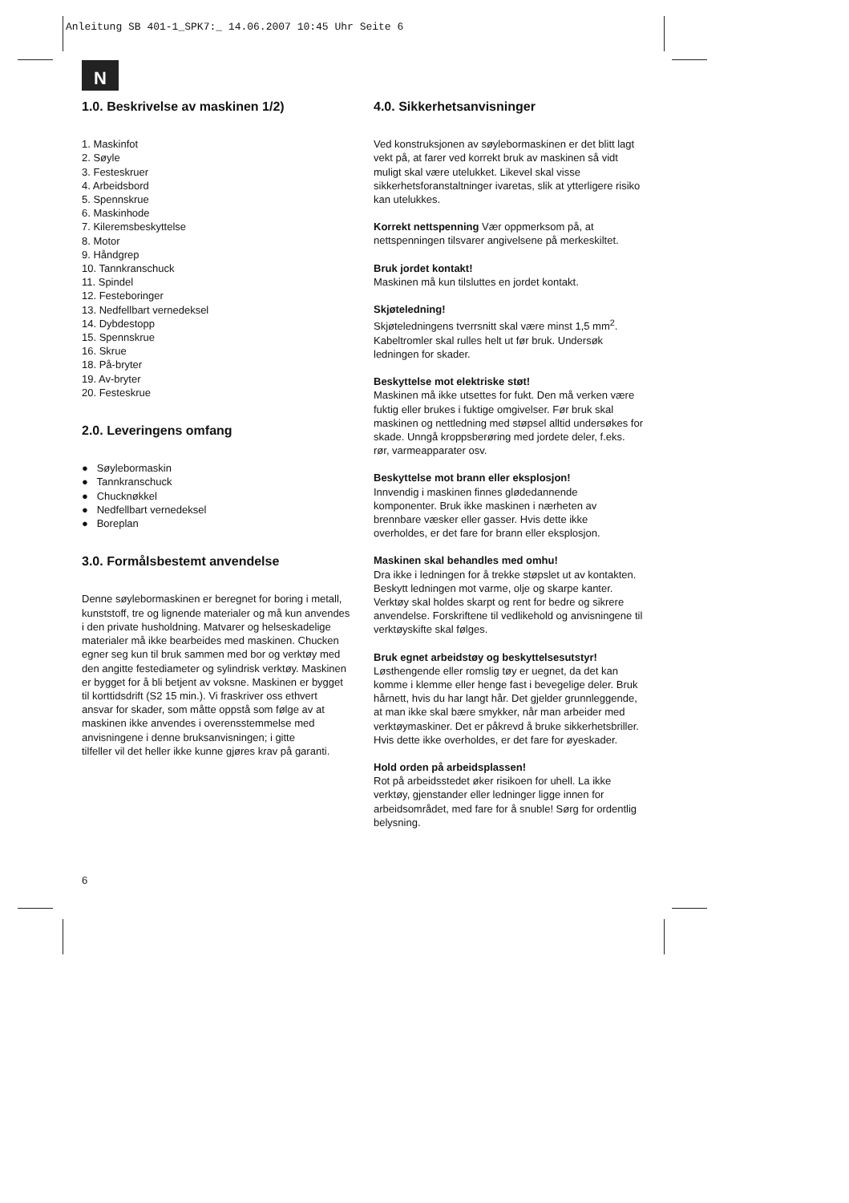Anleitung SB 401-1_SPK7:_ 14.06.2007 10:45 Uhr Seite 6
N
1.0. Beskrivelse av maskinen 1/2)
1. Maskinfot
2. Søyle
3. Festeskruer
4. Arbeidsbord
5. Spennskrue
6. Maskinhode
7. Kileremsbeskyttelse
8. Motor
9. Håndgrep
10. Tannkranschuck
11. Spindel
12. Festeboringer
13. Nedfellbart vernedeksel
14. Dybdestopp
15. Spennskrue
16. Skrue
18. På-bryter
19. Av-bryter
20. Festeskrue
2.0. Leveringens omfang
● Søylebormaskin
● Tannkranschuck
● Chucknøkkel
● Nedfellbart vernedeksel
● Boreplan
3.0. Formålsbestemt anvendelse
Denne søylebormaskinen er beregnet for boring i metall, kunststoff, tre og lignende materialer og må kun anvendes i den private husholdning. Matvarer og helseskadelige materialer må ikke bearbeides med maskinen. Chucken egner seg kun til bruk sammen med bor og verktøy med den angitte festediameter og sylindrisk verktøy. Maskinen er bygget for å bli betjent av voksne. Maskinen er bygget til korttidsdrift (S2 15 min.). Vi fraskriver oss ethvert ansvar for skader, som måtte oppstå som følge av at maskinen ikke anvendes i overensstemmelse med anvisningene i denne bruksanvisningen; i gitte
tilfeller vil det heller ikke kunne gjøres krav på garanti.
4.0. Sikkerhetsanvisninger
Ved konstruksjonen av søylebormaskinen er det blitt lagt vekt på, at farer ved korrekt bruk av maskinen så vidt muligt skal være utelukket. Likevel skal visse sikkerhetsforanstaltninger ivaretas, slik at ytterligere risiko kan utelukkes.
Korrekt nettspenning Vær oppmerksom på, at nettspenningen tilsvarer angivelsene på merkeskiltet.
Bruk jordet kontakt!
Maskinen må kun tilsluttes en jordet kontakt.
Skjøteledning!
Skjøteledningens tverrsnitt skal være minst 1,5 mm<sup>2</sup>. Kabeltromler skal rulles helt ut før bruk. Undersøk ledningen for skader.
Beskyttelse mot elektriske støt!
Maskinen må ikke utsettes for fukt. Den må verken være fuktig eller brukes i fuktige omgivelser. Før bruk skal maskinen og nettledning med støpsel alltid undersøkes for skade. Unngå kroppsberøring med jordete deler, f.eks. rør, varmeapparater osv.
Beskyttelse mot brann eller eksplosjon!
Innvendig i maskinen finnes glødedannende komponenter. Bruk ikke maskinen i nærheten av brennbare væsker eller gasser. Hvis dette ikke overholdes, er det fare for brann eller eksplosjon.
Maskinen skal behandles med omhu!
Dra ikke i ledningen for å trekke støpslet ut av kontakten. Beskytt ledningen mot varme, olje og skarpe kanter. Verktøy skal holdes skarpt og rent for bedre og sikrere anvendelse. Forskriftene til vedlikehold og anvisningene til verktøyskifte skal følges.
Bruk egnet arbeidstøy og beskyttelsesutstyr!
Løsthengende eller romslig tøy er uegnet, da det kan komme i klemme eller henge fast i bevegelige deler. Bruk hårnett, hvis du har langt hår. Det gjelder grunnleggende, at man ikke skal bære smykker, når man arbeider med verktøymaskiner. Det er påkrevd å bruke sikkerhetsbriller. Hvis dette ikke overholdes, er det fare for øyeskader.
Hold orden på arbeidsplassen!
Rot på arbeidsstedet øker risikoen for uhell. La ikke verktøy, gjenstander eller ledninger ligge innen for arbeidsområdet, med fare for å snuble! Sørg for ordentlig belysning.
6